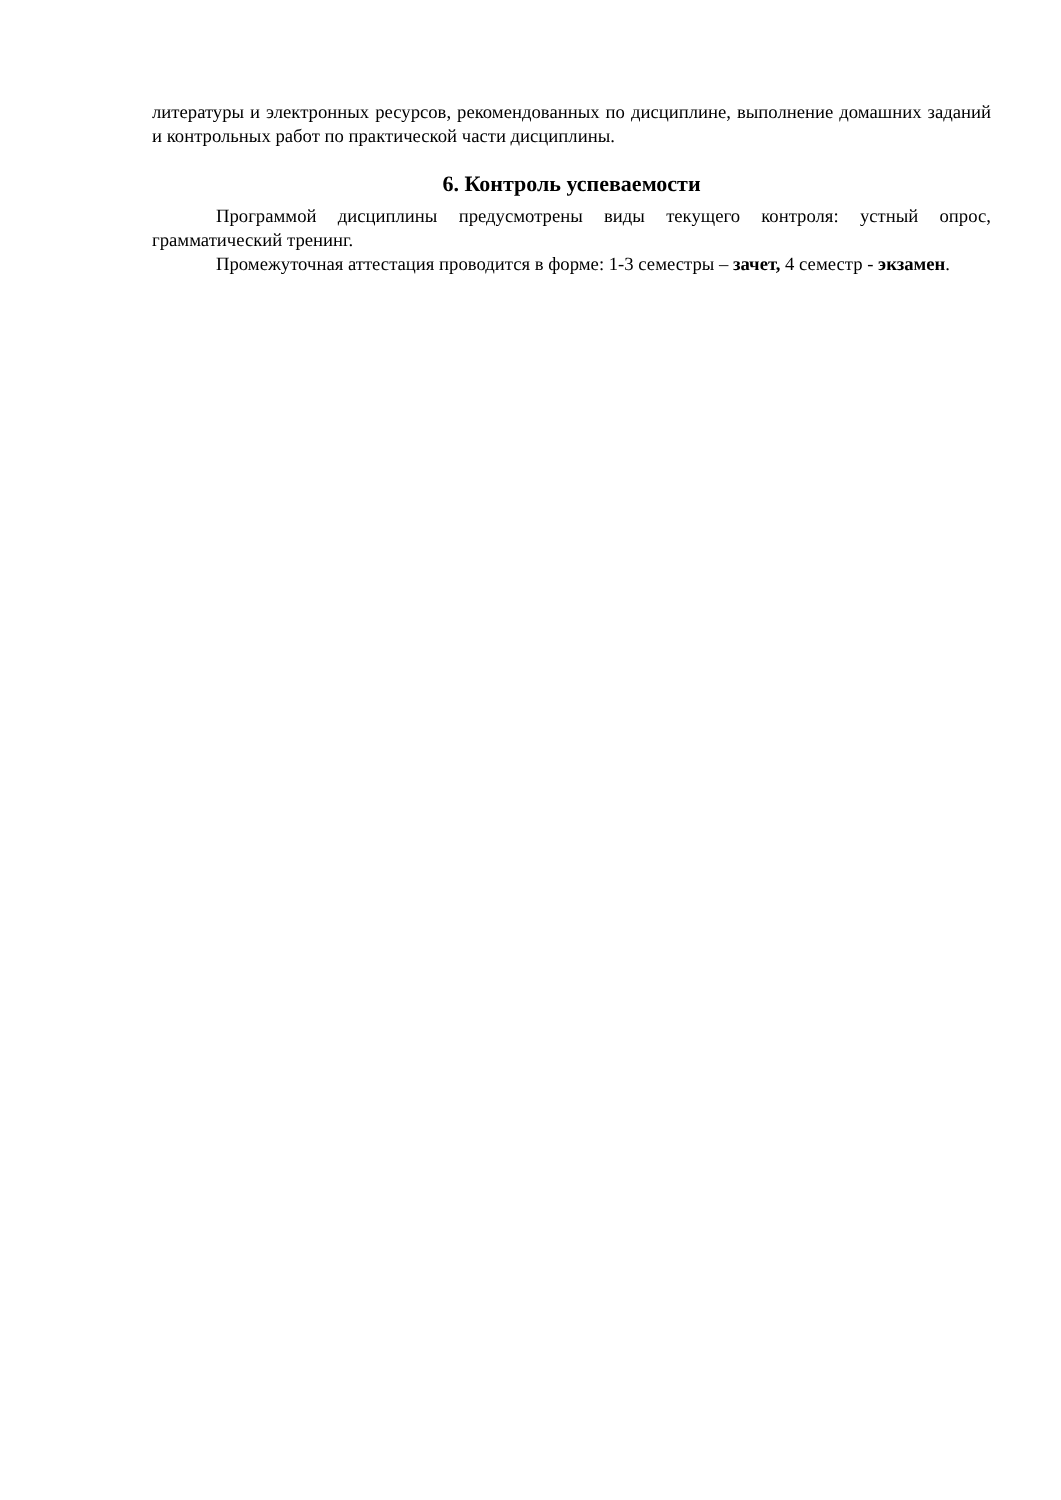литературы и электронных ресурсов, рекомендованных по дисциплине, выполнение домашних заданий и контрольных работ по практической части дисциплины.
6. Контроль успеваемости
Программой дисциплины предусмотрены виды текущего контроля: устный опрос, грамматический тренинг.
Промежуточная аттестация проводится в форме: 1-3 семестры – зачет, 4 семестр - экзамен.